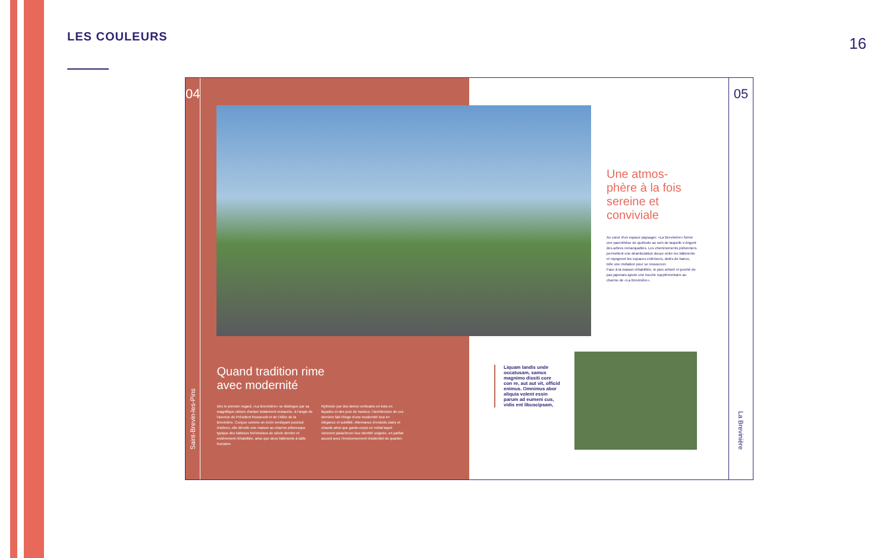LES COULEURS 16
04
Saint-Brevin-les-Pins
Quand tradition rime
avec modernité
Dès le premier regard, «La Brevinière» se distingue par sa magnifique clôture d’antan totalement restaurée, à l’angle de l’avenue du Président Roosevelt et de l’Allée de la Brevinière. Conçue comme un écrin verdoyant ponctué d’arbres, elle dévoile une maison au charme pittoresque typique des bâtisses brévinoises du siècle dernier et entièrement réhabilitée, ainsi que deux bâtiments à taille humaine.
Rythmée par des lames verticales en bois en façades et des jeux de hauteur, l’architecture de ces derniers fait l’éloge d’une modernité tout en élégance et subtilité. Alternance d’enduits clairs et chauds ainsi que garde-corps en métal laqué viennent parachever leur identité soignée, en parfait accord avec l’environnement résidentiel du quartier.
Une atmos-phère à la fois sereine et conviviale
Au cœur d’un espace paysager, «La Brevinière» forme une parenthèse de quiétude au sein de laquelle s’érigent des arbres remarquables. Les cheminements piétonniers permettent une déambulation douce entre les bâtiments et rejoignent les espaces extérieurs, dotés de bancs, telle une invitation pour se ressourcer.
Face à la maison réhabilitée, le parc arboré et jonché de pas japonais ajoute une touche supplémentaire au charme de «La Brevinière».
Liquam landis unde occatusam, samus magnimo dissiti core con re, aut aut vit, officid enimus. Omnimus abor aliquia volent essin parum ad eumeni cus, vidis ent libuscipsam,
05
La Brevinière